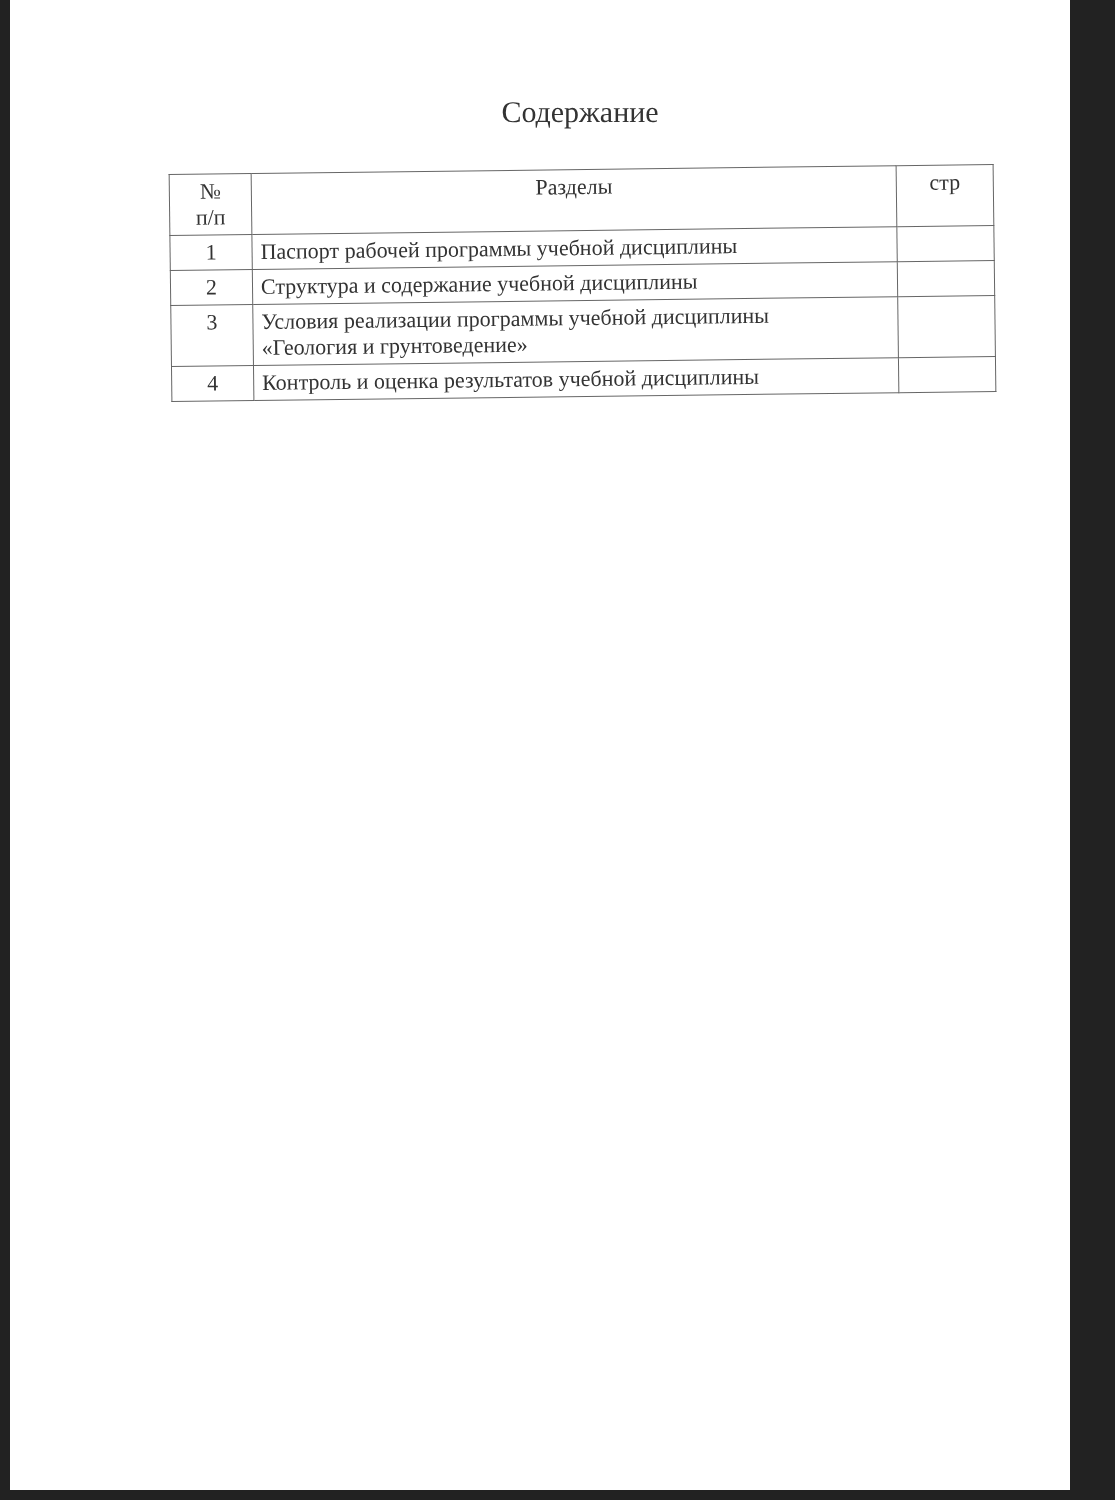Содержание
| № п/п | Разделы | стр |
| --- | --- | --- |
| 1 | Паспорт рабочей программы учебной дисциплины | |
| 2 | Структура и содержание учебной дисциплины | |
| 3 | Условия реализации программы учебной дисциплины «Геология и грунтоведение» | |
| 4 | Контроль и оценка результатов учебной дисциплины | |